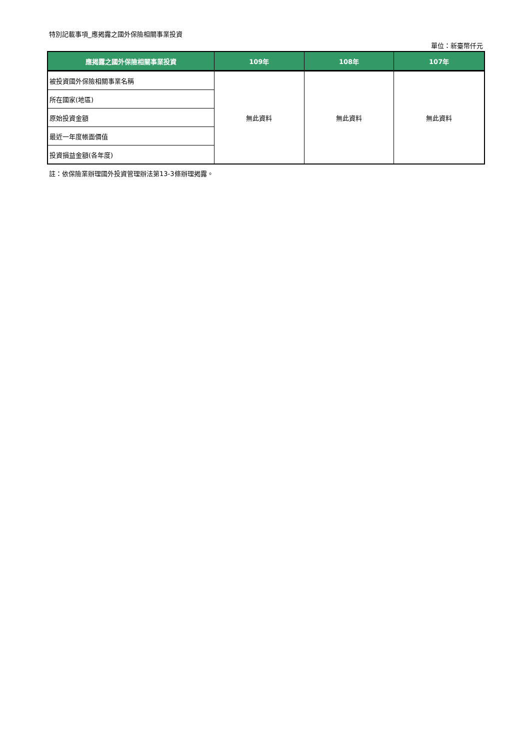特別記載事項_應揭露之國外保險相關事業投資
單位：新臺幣仟元
| 應揭露之國外保險相關事業投資 | 109年 | 108年 | 107年 |
| --- | --- | --- | --- |
| 被投資國外保險相關事業名稱 | 無此資料 | 無此資料 | 無此資料 |
| 所在國家(地區) | | | |
| 原始投資金額 | | | |
| 最近一年度帳面價值 | | | |
| 投資損益金額(各年度) | | | |
註：依保險業辦理國外投資管理辦法第13-3條辦理揭露。